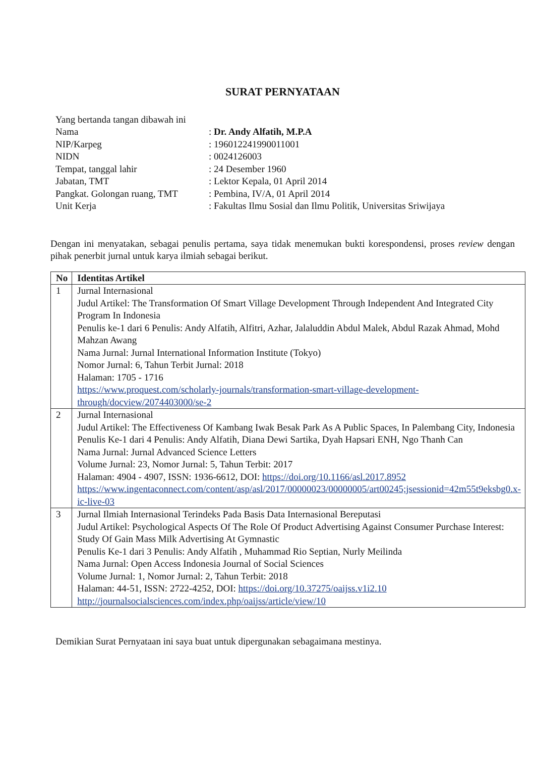SURAT PERNYATAAN
| Yang bertanda tangan dibawah ini | |
| Nama | : Dr. Andy Alfatih, M.P.A |
| NIP/Karpeg | : 196012241990011001 |
| NIDN | : 0024126003 |
| Tempat, tanggal lahir | : 24 Desember 1960 |
| Jabatan, TMT | : Lektor Kepala, 01 April 2014 |
| Pangkat. Golongan ruang, TMT | : Pembina, IV/A, 01 April 2014 |
| Unit Kerja | : Fakultas Ilmu Sosial dan Ilmu Politik, Universitas Sriwijaya |
Dengan ini menyatakan, sebagai penulis pertama, saya tidak menemukan bukti korespondensi, proses review dengan pihak penerbit jurnal untuk karya ilmiah sebagai berikut.
| No | Identitas Artikel |
| --- | --- |
| 1 | Jurnal Internasional Judul Artikel: The Transformation Of Smart Village Development Through Independent And Integrated City Program In Indonesia Penulis ke-1 dari 6 Penulis: Andy Alfatih, Alfitri, Azhar, Jalaluddin Abdul Malek, Abdul Razak Ahmad, Mohd Mahzan Awang Nama Jurnal: Jurnal International Information Institute (Tokyo) Nomor Jurnal: 6, Tahun Terbit Jurnal: 2018 Halaman: 1705 - 1716 https://www.proquest.com/scholarly-journals/transformation-smart-village-development-through/docview/2074403000/se-2 |
| 2 | Jurnal Internasional Judul Artikel: The Effectiveness Of Kambang Iwak Besak Park As A Public Spaces, In Palembang City, Indonesia Penulis Ke-1 dari 4 Penulis: Andy Alfatih, Diana Dewi Sartika, Dyah Hapsari ENH, Ngo Thanh Can Nama Jurnal: Jurnal Advanced Science Letters Volume Jurnal: 23, Nomor Jurnal: 5, Tahun Terbit: 2017 Halaman: 4904 - 4907, ISSN: 1936-6612, DOI: https://doi.org/10.1166/asl.2017.8952 https://www.ingentaconnect.com/content/asp/asl/2017/00000023/00000005/art00245;jsessionid=42m55t9eksbg0.x-ic-live-03 |
| 3 | Jurnal Ilmiah Internasional Terindeks Pada Basis Data Internasional Bereputasi Judul Artikel: Psychological Aspects Of The Role Of Product Advertising Against Consumer Purchase Interest: Study Of Gain Mass Milk Advertising At Gymnastic Penulis Ke-1 dari 3 Penulis: Andy Alfatih , Muhammad Rio Septian, Nurly Meilinda Nama Jurnal: Open Access Indonesia Journal of Social Sciences Volume Jurnal: 1, Nomor Jurnal: 2, Tahun Terbit: 2018 Halaman: 44-51, ISSN: 2722-4252, DOI: https://doi.org/10.37275/oaijss.v1i2.10 http://journalsocialsciences.com/index.php/oaijss/article/view/10 |
Demikian Surat Pernyataan ini saya buat untuk dipergunakan sebagaimana mestinya.